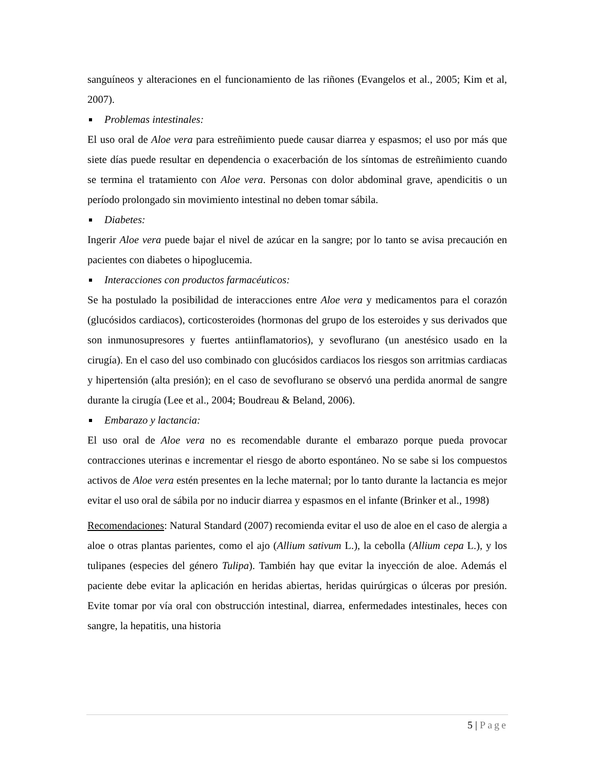sanguíneos y alteraciones en el funcionamiento de las riñones (Evangelos et al., 2005; Kim et al, 2007).
Problemas intestinales:
El uso oral de Aloe vera para estreñimiento puede causar diarrea y espasmos; el uso por más que siete días puede resultar en dependencia o exacerbación de los síntomas de estreñimiento cuando se termina el tratamiento con Aloe vera. Personas con dolor abdominal grave, apendicitis o un período prolongado sin movimiento intestinal no deben tomar sábila.
Diabetes:
Ingerir Aloe vera puede bajar el nivel de azúcar en la sangre; por lo tanto se avisa precaución en pacientes con diabetes o hipoglucemia.
Interacciones con productos farmacéuticos:
Se ha postulado la posibilidad de interacciones entre Aloe vera y medicamentos para el corazón (glucósidos cardiacos), corticosteroides (hormonas del grupo de los esteroides y sus derivados que son inmunosupresores y fuertes antiinflamatorios), y sevoflurano (un anestésico usado en la cirugía). En el caso del uso combinado con glucósidos cardiacos los riesgos son arritmias cardiacas y hipertensión (alta presión); en el caso de sevoflurano se observó una perdida anormal de sangre durante la cirugía (Lee et al., 2004; Boudreau & Beland, 2006).
Embarazo y lactancia:
El uso oral de Aloe vera no es recomendable durante el embarazo porque pueda provocar contracciones uterinas e incrementar el riesgo de aborto espontáneo. No se sabe si los compuestos activos de Aloe vera estén presentes en la leche maternal; por lo tanto durante la lactancia es mejor evitar el uso oral de sábila por no inducir diarrea y espasmos en el infante (Brinker et al., 1998)
Recomendaciones: Natural Standard (2007) recomienda evitar el uso de aloe en el caso de alergia a aloe o otras plantas parientes, como el ajo (Allium sativum L.), la cebolla (Allium cepa L.), y los tulipanes (especies del género Tulipa). También hay que evitar la inyección de aloe. Además el paciente debe evitar la aplicación en heridas abiertas, heridas quirúrgicas o úlceras por presión. Evite tomar por vía oral con obstrucción intestinal, diarrea, enfermedades intestinales, heces con sangre, la hepatitis, una historia
5 | Page